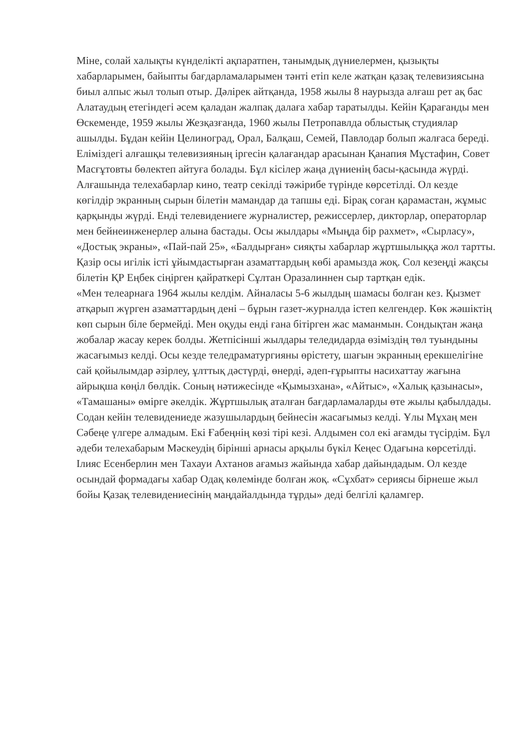Міне, солай халықты күнделікті ақпаратпен, танымдық дүниелермен, қызықты хабарларымен, байыпты бағдарламаларымен тәнті етіп келе жатқан қазақ телевизиясына биыл алпыс жыл толып отыр. Дәлірек айтқанда, 1958 жылы 8 наурызда алғаш рет ақ бас Алатаудың етегіндегі әсем қаладан жалпақ далаға хабар таратылды. Кейін Қарағанды мен Өскеменде, 1959 жылы Жезқазғанда, 1960 жылы Петропавлда облыстық студиялар ашылды. Бұдан кейін Целиноград, Орал, Балқаш, Семей, Павлодар болып жалғаса береді.
Еліміздегі алғашқы телевизияның іргесін қалағандар арасынан Қанапия Мұстафин, Совет Масғұтовты бөлектеп айтуға болады. Бұл кісілер жаңа дүниенің басы-қасында жүрді. Алғашында телехабарлар кино, театр секілді тәжірибе түрінде көрсетілді. Ол кезде көгілдір экранның сырын білетін мамандар да тапшы еді. Бірақ соған қарамастан, жұмыс қарқынды жүрді. Енді телевидениеге журналистер, режиссерлер, дикторлар, операторлар мен бейнеинженерлер алына бастады. Осы жылдары «Мыңда бір рахмет», «Сырласу», «Достық экраны», «Пай-пай 25», «Балдырған» сияқты хабарлар жұртшылыққа жол тартты.
Қазір осы игілік істі ұйымдастырған азаматтардың көбі арамызда жоқ. Сол кезеңді жақсы білетін ҚР Еңбек сіңірген қайраткері Сұлтан Оразалиннен сыр тартқан едік.
«Мен телеарнаға 1964 жылы келдім. Айналасы 5-6 жылдың шамасы болған кез. Қызмет атқарып жүрген азаматтардың дені – бұрын газет-журналда істеп келгендер. Көк жәшіктің көп сырын біле бермейді. Мен оқуды енді ғана бітірген жас маманмын. Сондықтан жаңа жобалар жасау керек болды. Жетпісінші жылдары теледидарда өзіміздің төл туындыны жасағымыз келді. Осы кезде теледраматургияны өрістету, шағын экранның ерекшелігіне сай қойылымдар әзірлеу, ұлттық дәстүрді, өнерді, әдеп-ғұрыпты насихаттау жағына айрықша көңіл бөлдік. Соның нәтижесінде «Қымызхана», «Айтыс», «Халық қазынасы», «Тамашаны» өмірге әкелдік. Жұртшылық аталған бағдарламаларды өте жылы қабылдады. Содан кейін телевидениеде жазушылардың бейнесін жасағымыз келді. Ұлы Мұхаң мен Сәбеңе үлгере алмадым. Екі Ғабеңнің көзі тірі кезі. Алдымен сол екі ағамды түсірдім. Бұл әдеби телехабарым Мәскеудің бірінші арнасы арқылы бүкіл Кеңес Одағына көрсетілді. Ілияс Есенберлин мен Тахауи Ахтанов ағамыз жайында хабар дайындадым. Ол кезде осындай формадағы хабар Одақ көлемінде болған жоқ. «Сұхбат» сериясы бірнеше жыл бойы Қазақ телевидениесінің маңдайалдында тұрды» деді белгілі қаламгер.